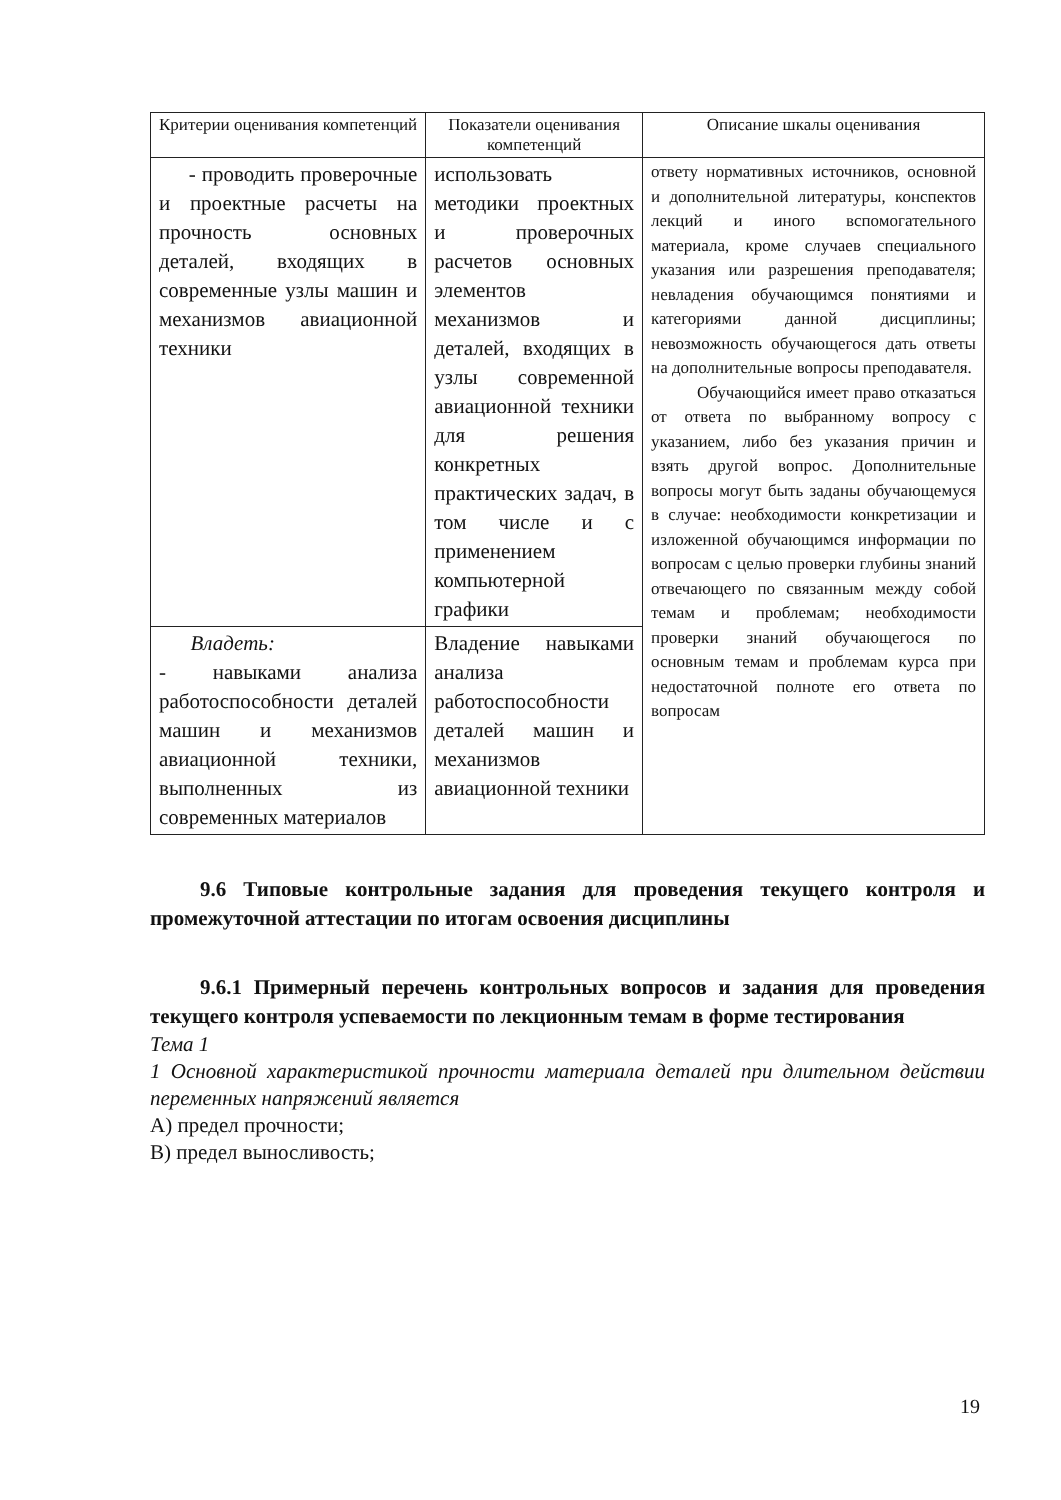| Критерии оценивания компетенций | Показатели оценивания компетенций | Описание шкалы оценивания |
| --- | --- | --- |
| - проводить проверочные и проектные расчеты на прочность основных деталей, входящих в современные узлы машин и механизмов авиационной техники | использовать методики проектных и проверочных расчетов основных элементов механизмов и деталей, входящих в узлы современной авиационной техники для решения конкретных практических задач, в том числе и с применением компьютерной графики | ответу нормативных источников, основной и дополнительной литературы, конспектов лекций и иного вспомогательного материала, кроме случаев специального указания или разрешения преподавателя; невладения обучающимся понятиями и категориями данной дисциплины; невозможность обучающегося дать ответы на дополнительные вопросы преподавателя. Обучающийся имеет право отказаться от ответа по выбранному вопросу с указанием, либо без указания причин и взять другой вопрос. Дополнительные вопросы могут быть заданы обучающемуся в случае: необходимости конкретизации и изложенной обучающимся информации по вопросам с целью проверки глубины знаний отвечающего по связанным между собой темам и проблемам; необходимости проверки знаний обучающегося по основным темам и проблемам курса при недостаточной полноте его ответа по вопросам |
| Владеть: - навыками анализа работоспособности деталей машин и механизмов авиационной техники, выполненных из современных материалов | Владение навыками анализа работоспособности деталей машин и механизмов авиационной техники | |
9.6 Типовые контрольные задания для проведения текущего контроля и промежуточной аттестации по итогам освоения дисциплины
9.6.1 Примерный перечень контрольных вопросов и задания для проведения текущего контроля успеваемости по лекционным темам в форме тестирования
Тема 1
1 Основной характеристикой прочности материала деталей при длительном действии переменных напряжений является
А) предел прочности;
В) предел выносливость;
19